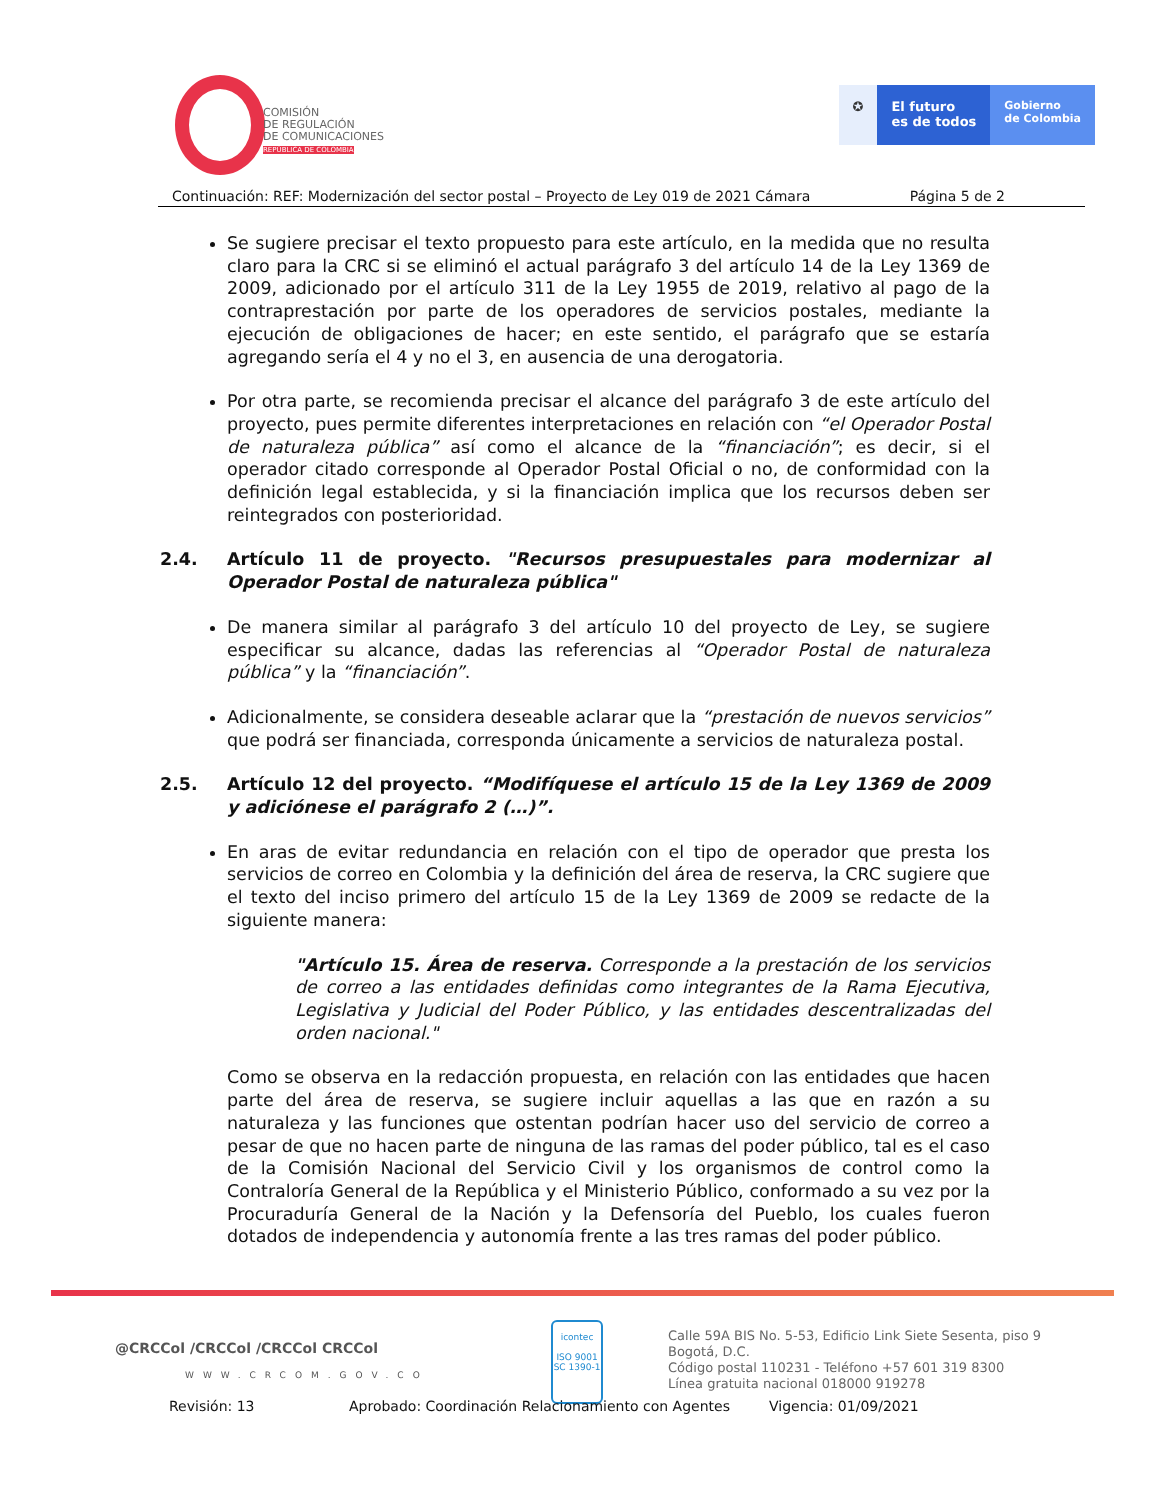COMISIÓN
DE REGULACIÓN
DE COMUNICACIONES
REPÚBLICA DE COLOMBIA
✪ El futuro
es de todos
Gobierno
de Colombia
Continuación: REF: Modernización del sector postal – Proyecto de Ley 019 de 2021 Cámara Página 5 de 2
Se sugiere precisar el texto propuesto para este artículo, en la medida que no resulta claro para la CRC si se eliminó el actual parágrafo 3 del artículo 14 de la Ley 1369 de 2009, adicionado por el artículo 311 de la Ley 1955 de 2019, relativo al pago de la contraprestación por parte de los operadores de servicios postales, mediante la ejecución de obligaciones de hacer; en este sentido, el parágrafo que se estaría agregando sería el 4 y no el 3, en ausencia de una derogatoria.
Por otra parte, se recomienda precisar el alcance del parágrafo 3 de este artículo del proyecto, pues permite diferentes interpretaciones en relación con “el Operador Postal de naturaleza pública” así como el alcance de la “financiación”; es decir, si el operador citado corresponde al Operador Postal Oficial o no, de conformidad con la definición legal establecida, y si la financiación implica que los recursos deben ser reintegrados con posterioridad.
2.4. Artículo 11 de proyecto. "Recursos presupuestales para modernizar al Operador Postal de naturaleza pública"
De manera similar al parágrafo 3 del artículo 10 del proyecto de Ley, se sugiere especificar su alcance, dadas las referencias al “Operador Postal de naturaleza pública” y la “financiación”.
Adicionalmente, se considera deseable aclarar que la “prestación de nuevos servicios” que podrá ser financiada, corresponda únicamente a servicios de naturaleza postal.
2.5. Artículo 12 del proyecto. “Modifíquese el artículo 15 de la Ley 1369 de 2009 y adiciónese el parágrafo 2 (…)”.
En aras de evitar redundancia en relación con el tipo de operador que presta los servicios de correo en Colombia y la definición del área de reserva, la CRC sugiere que el texto del inciso primero del artículo 15 de la Ley 1369 de 2009 se redacte de la siguiente manera:
"Artículo 15. Área de reserva. Corresponde a la prestación de los servicios de correo a las entidades definidas como integrantes de la Rama Ejecutiva, Legislativa y Judicial del Poder Público, y las entidades descentralizadas del orden nacional."
Como se observa en la redacción propuesta, en relación con las entidades que hacen parte del área de reserva, se sugiere incluir aquellas a las que en razón a su naturaleza y las funciones que ostentan podrían hacer uso del servicio de correo a pesar de que no hacen parte de ninguna de las ramas del poder público, tal es el caso de la Comisión Nacional del Servicio Civil y los organismos de control como la Contraloría General de la República y el Ministerio Público, conformado a su vez por la Procuraduría General de la Nación y la Defensoría del Pueblo, los cuales fueron dotados de independencia y autonomía frente a las tres ramas del poder público.
@CRCCol /CRCCol /CRCCol CRCCol
WWW.CRCOM.GOV.CO
icontec
ISO 9001
SC 1390-1
Calle 59A BIS No. 5-53, Edificio Link Siete Sesenta, piso 9 Bogotá, D.C.
Código postal 110231 - Teléfono +57 601 319 8300
Línea gratuita nacional 018000 919278
Revisión: 13 Aprobado: Coordinación Relacionamiento con Agentes Vigencia: 01/09/2021